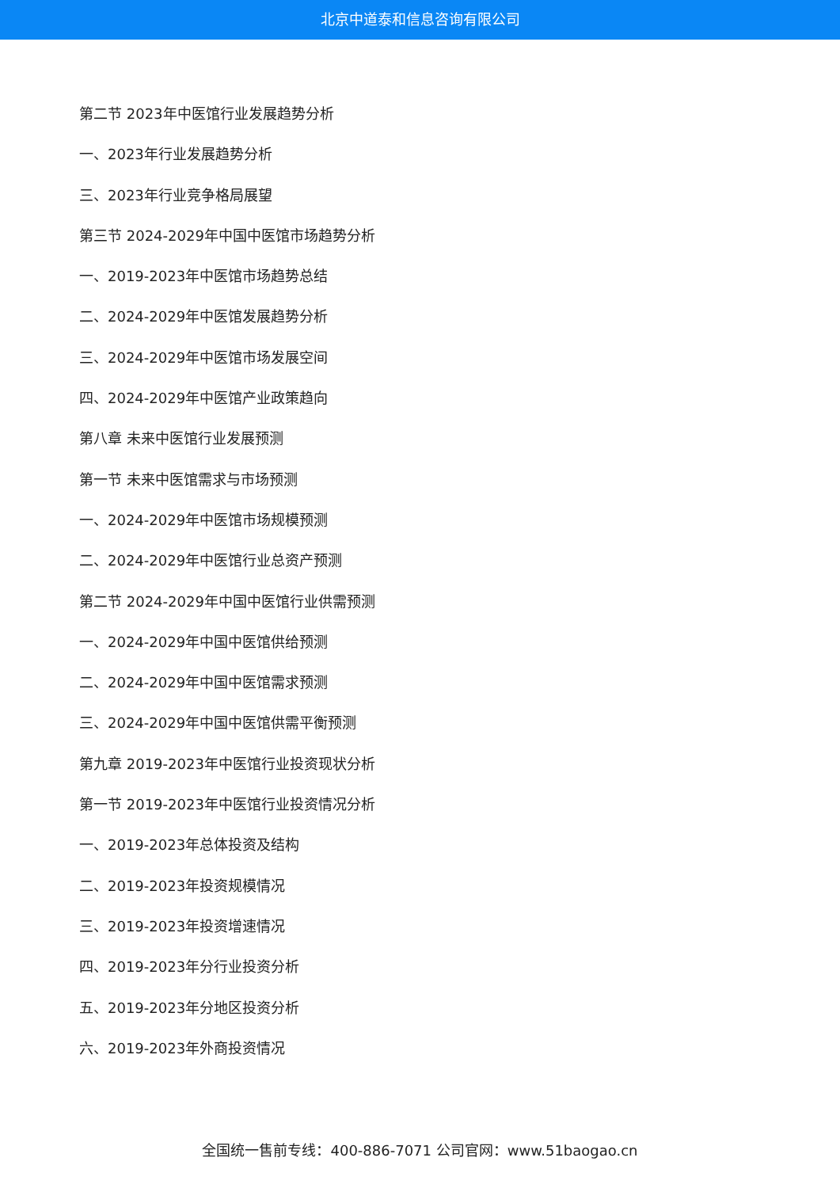北京中道泰和信息咨询有限公司
第二节 2023年中医馆行业发展趋势分析
一、2023年行业发展趋势分析
三、2023年行业竞争格局展望
第三节 2024-2029年中国中医馆市场趋势分析
一、2019-2023年中医馆市场趋势总结
二、2024-2029年中医馆发展趋势分析
三、2024-2029年中医馆市场发展空间
四、2024-2029年中医馆产业政策趋向
第八章 未来中医馆行业发展预测
第一节 未来中医馆需求与市场预测
一、2024-2029年中医馆市场规模预测
二、2024-2029年中医馆行业总资产预测
第二节 2024-2029年中国中医馆行业供需预测
一、2024-2029年中国中医馆供给预测
二、2024-2029年中国中医馆需求预测
三、2024-2029年中国中医馆供需平衡预测
第九章 2019-2023年中医馆行业投资现状分析
第一节 2019-2023年中医馆行业投资情况分析
一、2019-2023年总体投资及结构
二、2019-2023年投资规模情况
三、2019-2023年投资增速情况
四、2019-2023年分行业投资分析
五、2019-2023年分地区投资分析
六、2019-2023年外商投资情况
全国统一售前专线：400-886-7071 公司官网：www.51baogao.cn